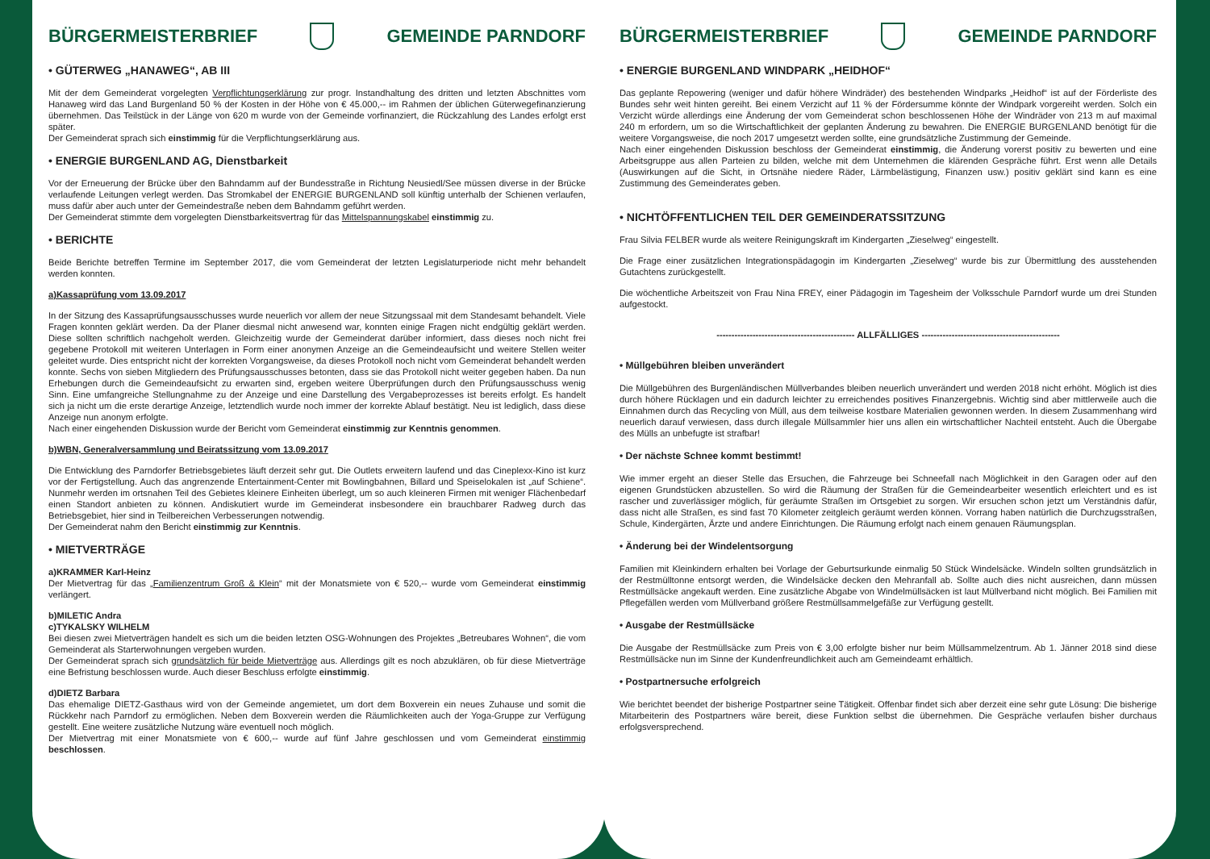BÜRGERMEISTERBRIEF GEMEINDE PARNDORF
• GÜTERWEG „HANAWEG“, AB III
Mit der dem Gemeinderat vorgelegten Verpflichtungserklärung zur progr. Instandhaltung des dritten und letzten Abschnittes vom Hanaweg wird das Land Burgenland 50 % der Kosten in der Höhe von € 45.000,-- im Rahmen der üblichen Güterwegefinanzierung übernehmen. Das Teilstück in der Länge von 620 m wurde von der Gemeinde vorfinanziert, die Rückzahlung des Landes erfolgt erst später.
Der Gemeinderat sprach sich einstimmig für die Verpflichtungserklärung aus.
• ENERGIE BURGENLAND AG, Dienstbarkeit
Vor der Erneuerung der Brücke über den Bahndamm auf der Bundesstraße in Richtung Neusiedl/See müssen diverse in der Brücke verlaufende Leitungen verlegt werden. Das Stromkabel der ENERGIE BURGENLAND soll künftig unterhalb der Schienen verlaufen, muss dafür aber auch unter der Gemeindestraße neben dem Bahndamm geführt werden.
Der Gemeinderat stimmte dem vorgelegten Dienstbarkeitsvertrag für das Mittelspannungskabel einstimmig zu.
• BERICHTE
Beide Berichte betreffen Termine im September 2017, die vom Gemeinderat der letzten Legislaturperiode nicht mehr behandelt werden konnten.
a)Kassaprüfung vom 13.09.2017
In der Sitzung des Kassaprüfungsausschusses wurde neuerlich vor allem der neue Sitzungssaal mit dem Standesamt behandelt. Viele Fragen konnten geklärt werden. Da der Planer diesmal nicht anwesend war, konnten einige Fragen nicht endgültig geklärt werden. Diese sollten schriftlich nachgeholt werden. Gleichzeitig wurde der Gemeinderat darüber informiert, dass dieses noch nicht frei gegebene Protokoll mit weiteren Unterlagen in Form einer anonymen Anzeige an die Gemeindeaufsicht und weitere Stellen weiter geleitet wurde. Dies entspricht nicht der korrekten Vorgangsweise, da dieses Protokoll noch nicht vom Gemeinderat behandelt werden konnte. Sechs von sieben Mitgliedern des Prüfungsausschusses betonten, dass sie das Protokoll nicht weiter gegeben haben. Da nun Erhebungen durch die Gemeindeaufsicht zu erwarten sind, ergeben weitere Überprüfungen durch den Prüfungsausschuss wenig Sinn. Eine umfangreiche Stellungnahme zu der Anzeige und eine Darstellung des Vergabeprozesses ist bereits erfolgt. Es handelt sich ja nicht um die erste derartige Anzeige, letztendlich wurde noch immer der korrekte Ablauf bestätigt. Neu ist lediglich, dass diese Anzeige nun anonym erfolgte.
Nach einer eingehenden Diskussion wurde der Bericht vom Gemeinderat einstimmig zur Kenntnis genommen.
b)WBN, Generalversammlung und Beiratssitzung vom 13.09.2017
Die Entwicklung des Parndorfer Betriebsgebietes läuft derzeit sehr gut. Die Outlets erweitern laufend und das Cineplexx-Kino ist kurz vor der Fertigstellung. Auch das angrenzende Entertainment-Center mit Bowlingbahnen, Billard und Speiselokalen ist „auf Schiene“. Nunmehr werden im ortsnahen Teil des Gebietes kleinere Einheiten überlegt, um so auch kleineren Firmen mit weniger Flächenbedarf einen Standort anbieten zu können. Andiskutiert wurde im Gemeinderat insbesondere ein brauchbarer Radweg durch das Betriebsgebiet, hier sind in Teilbereichen Verbesserungen notwendig.
Der Gemeinderat nahm den Bericht einstimmig zur Kenntnis.
• MIETVERTRÄGE
a)KRAMMER Karl-Heinz
Der Mietvertrag für das „Familienzentrum Groß & Klein“ mit der Monatsmiete von € 520,-- wurde vom Gemeinderat einstimmig verlängert.
b)MILETIC Andra
c)TYKALSKY WILHELM
Bei diesen zwei Mietverträgen handelt es sich um die beiden letzten OSG-Wohnungen des Projektes „Betreubares Wohnen“, die vom Gemeinderat als Starterwohnungen vergeben wurden.
Der Gemeinderat sprach sich grundsätzlich für beide Mietverträge aus. Allerdings gilt es noch abzuklären, ob für diese Mietverträge eine Befristung beschlossen wurde. Auch dieser Beschluss erfolgte einstimmig.
d)DIETZ Barbara
Das ehemalige DIETZ-Gasthaus wird von der Gemeinde angemietet, um dort dem Boxverein ein neues Zuhause und somit die Rückkehr nach Parndorf zu ermöglichen. Neben dem Boxverein werden die Räumlichkeiten auch der Yoga-Gruppe zur Verfügung gestellt. Eine weitere zusätzliche Nutzung wäre eventuell noch möglich.
Der Mietvertrag mit einer Monatsmiete von € 600,-- wurde auf fünf Jahre geschlossen und vom Gemeinderat einstimmig beschlossen.
BÜRGERMEISTERBRIEF GEMEINDE PARNDORF
• ENERGIE BURGENLAND WINDPARK „HEIDHOF“
Das geplante Repowering (weniger und dafür höhere Windräder) des bestehenden Windparks „Heidhof“ ist auf der Förderliste des Bundes sehr weit hinten gereiht. Bei einem Verzicht auf 11 % der Fördersumme könnte der Windpark vorgereiht werden. Solch ein Verzicht würde allerdings eine Änderung der vom Gemeinderat schon beschlossenen Höhe der Windräder von 213 m auf maximal 240 m erfordern, um so die Wirtschaftlichkeit der geplanten Änderung zu bewahren. Die ENERGIE BURGENLAND benötigt für die weitere Vorgangsweise, die noch 2017 umgesetzt werden sollte, eine grundsätzliche Zustimmung der Gemeinde.
Nach einer eingehenden Diskussion beschloss der Gemeinderat einstimmig, die Änderung vorerst positiv zu bewerten und eine Arbeitsgruppe aus allen Parteien zu bilden, welche mit dem Unternehmen die klärenden Gespräche führt. Erst wenn alle Details (Auswirkungen auf die Sicht, in Ortsnähe niedere Räder, Lärmbelästigung, Finanzen usw.) positiv geklärt sind kann es eine Zustimmung des Gemeinderates geben.
• NICHTÖFFENTLICHEN TEIL DER GEMEINDERATSSITZUNG
Frau Silvia FELBER wurde als weitere Reinigungskraft im Kindergarten „Zieselweg“ eingestellt.
Die Frage einer zusätzlichen Integrationspädagogin im Kindergarten „Zieselweg“ wurde bis zur Übermittlung des ausstehenden Gutachtens zurückgestellt.
Die wöchentliche Arbeitszeit von Frau Nina FREY, einer Pädagogin im Tagesheim der Volksschule Parndorf wurde um drei Stunden aufgestockt.
---------------------------------------------- ALLFÄLLIGES ----------------------------------------------
• Müllgebühren bleiben unverändert
Die Müllgebühren des Burgenländischen Müllverbandes bleiben neuerlich unverändert und werden 2018 nicht erhöht. Möglich ist dies durch höhere Rücklagen und ein dadurch leichter zu erreichendes positives Finanzergebnis. Wichtig sind aber mittlerweile auch die Einnahmen durch das Recycling von Müll, aus dem teilweise kostbare Materialien gewonnen werden. In diesem Zusammenhang wird neuerlich darauf verwiesen, dass durch illegale Müllsammler hier uns allen ein wirtschaftlicher Nachteil entsteht. Auch die Übergabe des Mülls an unbefugte ist strafbar!
• Der nächste Schnee kommt bestimmt!
Wie immer ergeht an dieser Stelle das Ersuchen, die Fahrzeuge bei Schneefall nach Möglichkeit in den Garagen oder auf den eigenen Grundstücken abzustellen. So wird die Räumung der Straßen für die Gemeindearbeiter wesentlich erleichtert und es ist rascher und zuverlässiger möglich, für geräumte Straßen im Ortsgebiet zu sorgen. Wir ersuchen schon jetzt um Verständnis dafür, dass nicht alle Straßen, es sind fast 70 Kilometer zeitgleich geräumt werden können. Vorrang haben natürlich die Durchzugsstraßen, Schule, Kindergärten, Ärzte und andere Einrichtungen. Die Räumung erfolgt nach einem genauen Räumungsplan.
• Änderung bei der Windelentsorgung
Familien mit Kleinkindern erhalten bei Vorlage der Geburtsurkunde einmalig 50 Stück Windelsäcke. Windeln sollten grundsätzlich in der Restmülltonne entsorgt werden, die Windelsäcke decken den Mehranfall ab. Sollte auch dies nicht ausreichen, dann müssen Restmüllsäcke angekauft werden. Eine zusätzliche Abgabe von Windelmüllsäcken ist laut Müllverband nicht möglich. Bei Familien mit Pflegefällen werden vom Müllverband größere Restmüllsammelgefäße zur Verfügung gestellt.
• Ausgabe der Restmüllsäcke
Die Ausgabe der Restmüllsäcke zum Preis von € 3,00 erfolgte bisher nur beim Müllsammelzentrum. Ab 1. Jänner 2018 sind diese Restmüllsäcke nun im Sinne der Kundenfreundlichkeit auch am Gemeindeamt erhältlich.
• Postpartnersuche erfolgreich
Wie berichtet beendet der bisherige Postpartner seine Tätigkeit. Offenbar findet sich aber derzeit eine sehr gute Lösung: Die bisherige Mitarbeiterin des Postpartners wäre bereit, diese Funktion selbst die übernehmen. Die Gespräche verlaufen bisher durchaus erfolgsversprechend.